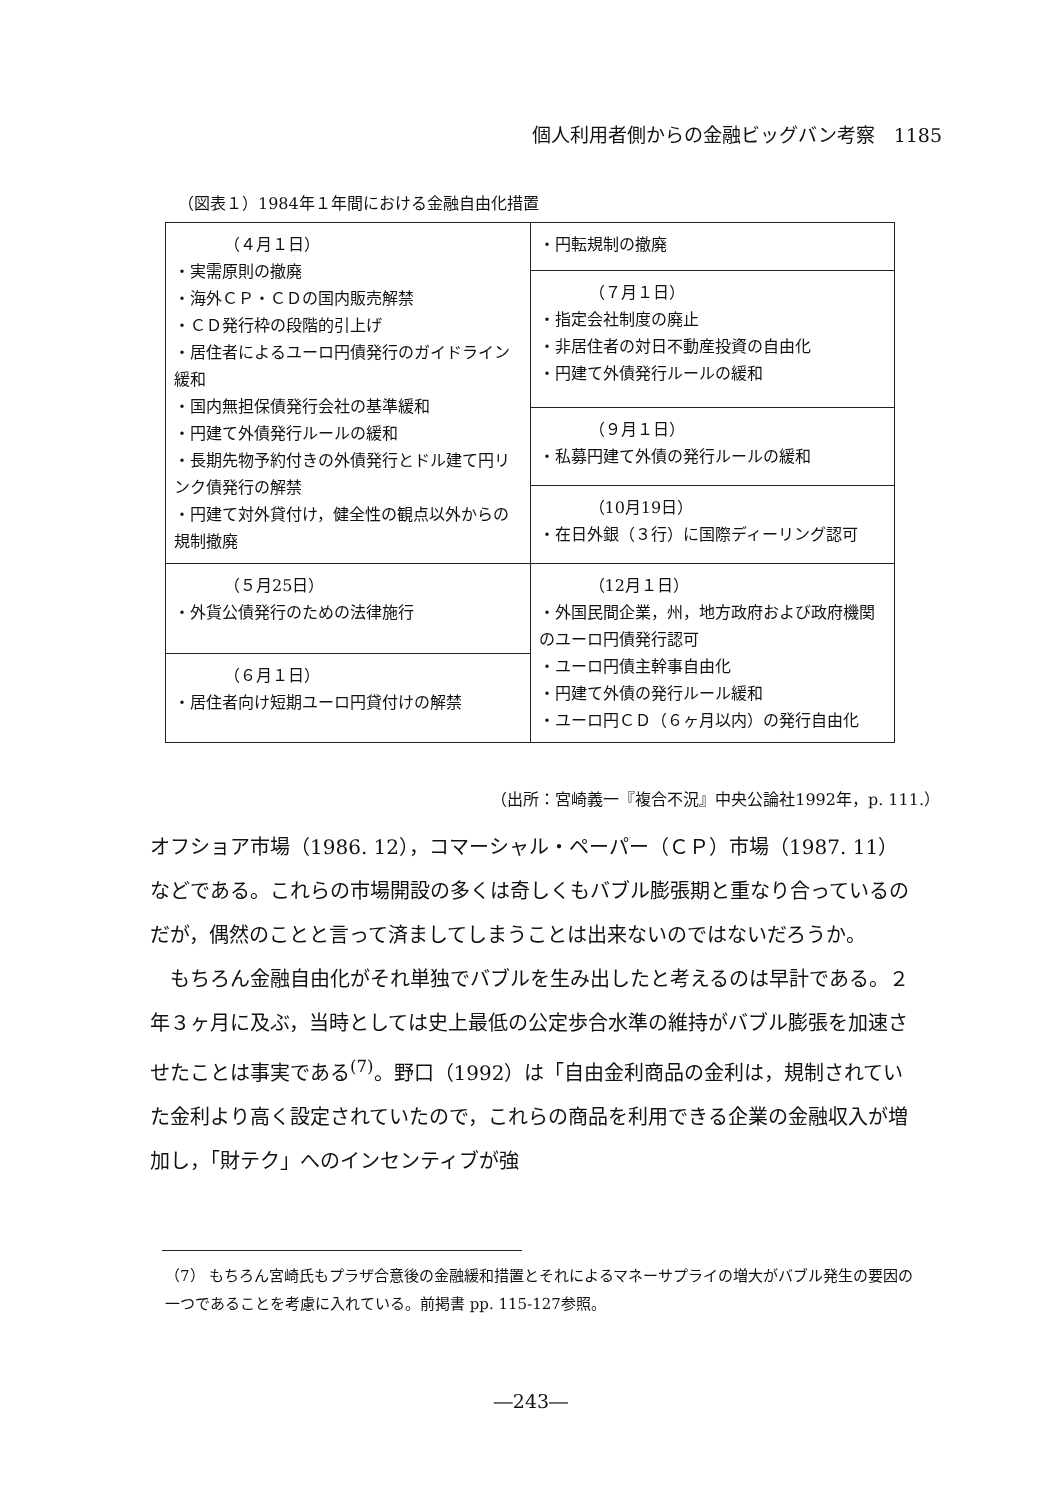個人利用者側からの金融ビッグバン考察　1185
（図表１）1984年１年間における金融自由化措置
| （４月１日） ・実需原則の撤廃 ・海外ＣＰ・ＣＤの国内販売解禁 ・ＣＤ発行枠の段階的引上げ ・居住者によるユーロ円債発行のガイドライン緩和 ・国内無担保債発行会社の基準緩和 ・円建て外債発行ルールの緩和 ・長期先物予約付きの外債発行とドル建て円リンク債発行の解禁 ・円建て対外貸付け，健全性の観点以外からの規制撤廃 | ・円転規制の撤廃 |
| | （７月１日） ・指定会社制度の廃止 ・非居住者の対日不動産投資の自由化 ・円建て外債発行ルールの緩和 |
| | （９月１日） ・私募円建て外債の発行ルールの緩和 |
| | （10月19日） ・在日外銀（３行）に国際ディーリング認可 |
| （５月25日） ・外貨公債発行のための法律施行 | （12月１日） ・外国民間企業，州，地方政府および政府機関のユーロ円債発行認可 ・ユーロ円債主幹事自由化 ・円建て外債の発行ルール緩和 ・ユーロ円ＣＤ（６ヶ月以内）の発行自由化 |
| （６月１日） ・居住者向け短期ユーロ円貸付けの解禁 | |
（出所：宮崎義一『複合不況』中央公論社1992年，p. 111.）
オフショア市場（1986. 12），コマーシャル・ペーパー（ＣＰ）市場（1987. 11）などである。これらの市場開設の多くは奇しくもバブル膨張期と重なり合っているのだが，偶然のことと言って済ましてしまうことは出来ないのではないだろうか。
　もちろん金融自由化がそれ単独でバブルを生み出したと考えるのは早計である。２年３ヶ月に及ぶ，当時としては史上最低の公定歩合水準の維持がバブル膨張を加速させたことは事実である<sup>(7)</sup>。野口（1992）は「自由金利商品の金利は，規制されていた金利より高く設定されていたので，これらの商品を利用できる企業の金融収入が増加し，「財テク」へのインセンティブが強
（7） もちろん宮崎氏もプラザ合意後の金融緩和措置とそれによるマネーサプライの増大がバブル発生の要因の一つであることを考慮に入れている。前掲書 pp. 115-127参照。
―243―